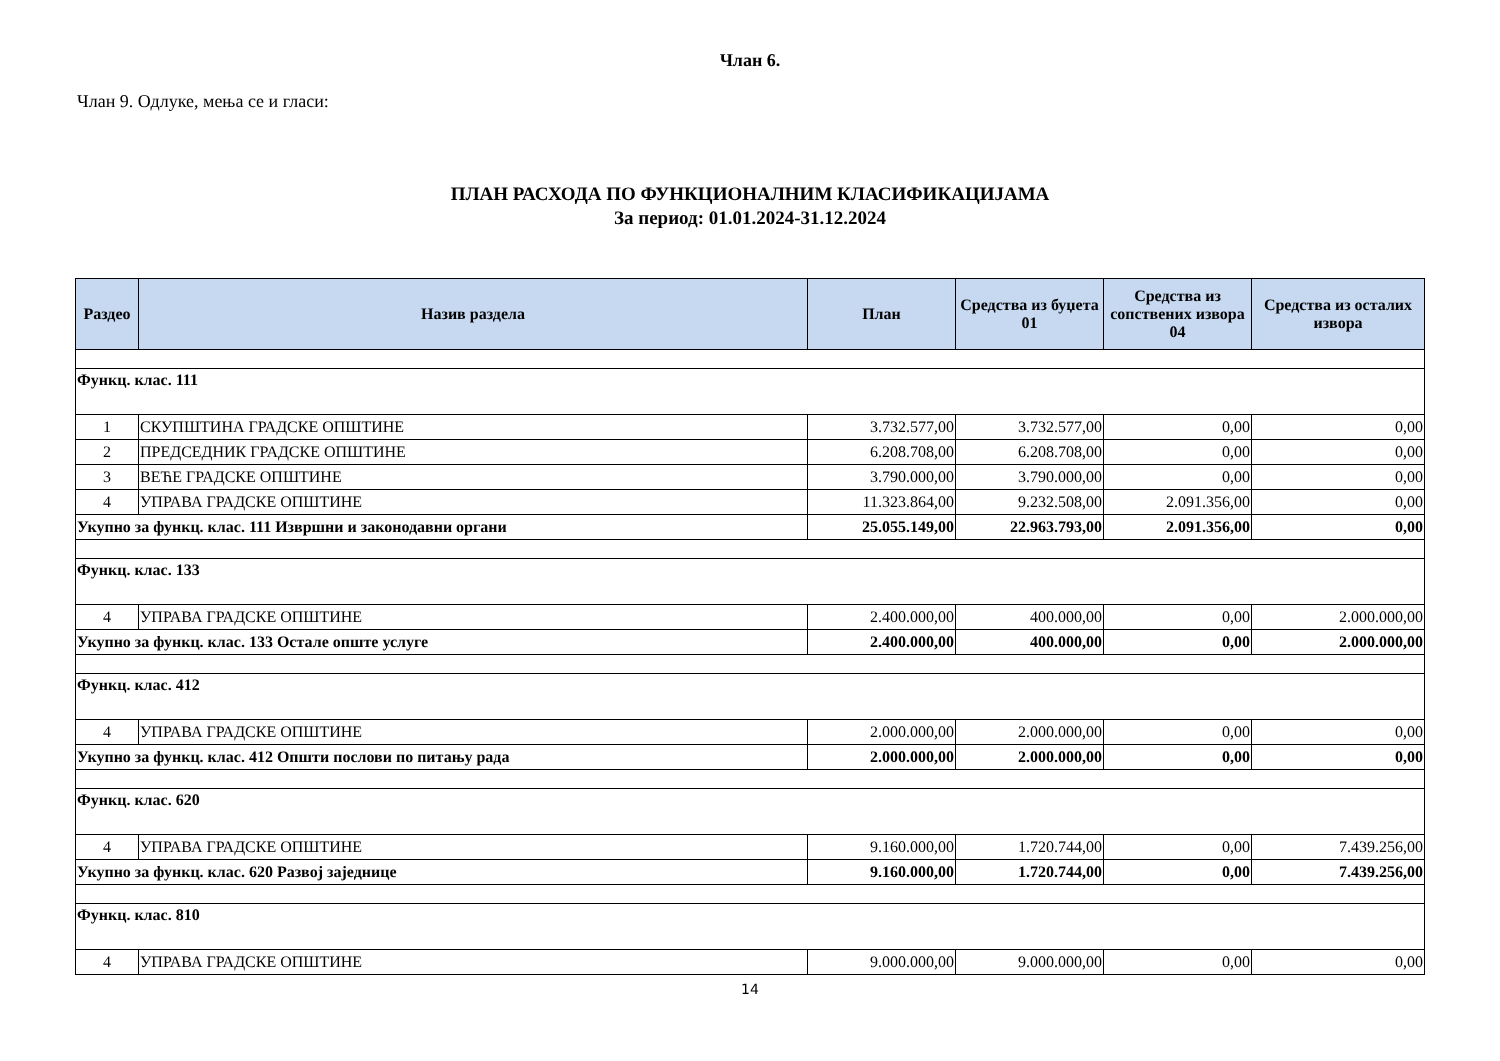Члан 6.
Члан 9. Одлуке, мења се и гласи:
ПЛАН РАСХОДА ПО ФУНКЦИОНАЛНИМ КЛАСИФИКАЦИЈАМА
За период: 01.01.2024-31.12.2024
| Раздео | Назив раздела | План | Средства из буџета 01 | Средства из сопствених извора 04 | Средства из осталих извора |
| --- | --- | --- | --- | --- | --- |
| Функц. клас. 111 | | | | | |
| 1 | СКУПШТИНА ГРАДСКЕ ОПШТИНЕ | 3.732.577,00 | 3.732.577,00 | 0,00 | 0,00 |
| 2 | ПРЕДСЕДНИК ГРАДСКЕ ОПШТИНЕ | 6.208.708,00 | 6.208.708,00 | 0,00 | 0,00 |
| 3 | ВЕЋЕ ГРАДСКЕ ОПШТИНЕ | 3.790.000,00 | 3.790.000,00 | 0,00 | 0,00 |
| 4 | УПРАВА ГРАДСКЕ ОПШТИНЕ | 11.323.864,00 | 9.232.508,00 | 2.091.356,00 | 0,00 |
| Укупно за функц. клас. 111 Извршни и законодавни органи | | 25.055.149,00 | 22.963.793,00 | 2.091.356,00 | 0,00 |
| Функц. клас. 133 | | | | | |
| 4 | УПРАВА ГРАДСКЕ ОПШТИНЕ | 2.400.000,00 | 400.000,00 | 0,00 | 2.000.000,00 |
| Укупно за функц. клас. 133 Остале опште услуге | | 2.400.000,00 | 400.000,00 | 0,00 | 2.000.000,00 |
| Функц. клас. 412 | | | | | |
| 4 | УПРАВА ГРАДСКЕ ОПШТИНЕ | 2.000.000,00 | 2.000.000,00 | 0,00 | 0,00 |
| Укупно за функц. клас. 412 Општи послови по питању рада | | 2.000.000,00 | 2.000.000,00 | 0,00 | 0,00 |
| Функц. клас. 620 | | | | | |
| 4 | УПРАВА ГРАДСКЕ ОПШТИНЕ | 9.160.000,00 | 1.720.744,00 | 0,00 | 7.439.256,00 |
| Укупно за функц. клас. 620 Развој заједнице | | 9.160.000,00 | 1.720.744,00 | 0,00 | 7.439.256,00 |
| Функц. клас. 810 | | | | | |
| 4 | УПРАВА ГРАДСКЕ ОПШТИНЕ | 9.000.000,00 | 9.000.000,00 | 0,00 | 0,00 |
14